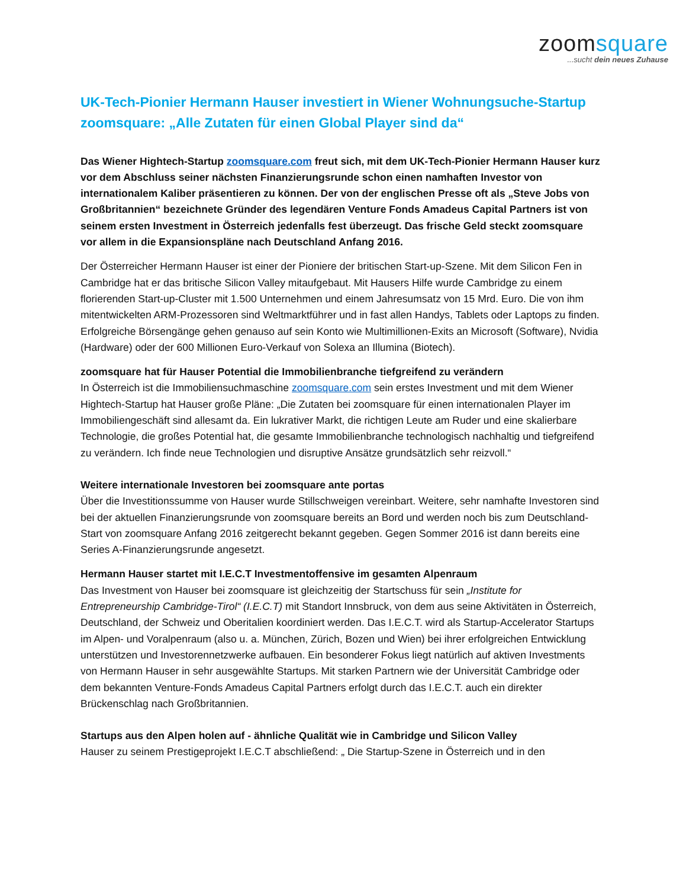zoomsquare
...sucht dein neues Zuhause
UK-Tech-Pionier Hermann Hauser investiert in Wiener Wohnungsuche-Startup zoomsquare: „Alle Zutaten für einen Global Player sind da“
Das Wiener Hightech-Startup zoomsquare.com freut sich, mit dem UK-Tech-Pionier Hermann Hauser kurz vor dem Abschluss seiner nächsten Finanzierungsrunde schon einen namhaften Investor von internationalem Kaliber präsentieren zu können. Der von der englischen Presse oft als „Steve Jobs von Großbritannien“ bezeichnete Gründer des legendären Venture Fonds Amadeus Capital Partners ist von seinem ersten Investment in Österreich jedenfalls fest überzeugt. Das frische Geld steckt zoomsquare vor allem in die Expansionspläne nach Deutschland Anfang 2016.
Der Österreicher Hermann Hauser ist einer der Pioniere der britischen Start-up-Szene. Mit dem Silicon Fen in Cambridge hat er das britische Silicon Valley mitaufgebaut. Mit Hausers Hilfe wurde Cambridge zu einem florierenden Start-up-Cluster mit 1.500 Unternehmen und einem Jahresumsatz von 15 Mrd. Euro. Die von ihm mitentwickelten ARM-Prozessoren sind Weltmarktführer und in fast allen Handys, Tablets oder Laptops zu finden. Erfolgreiche Börsengänge gehen genauso auf sein Konto wie Multimillionen-Exits an Microsoft (Software), Nvidia (Hardware) oder der 600 Millionen Euro-Verkauf von Solexa an Illumina (Biotech).
zoomsquare hat für Hauser Potential die Immobilienbranche tiefgreifend zu verändern
In Österreich ist die Immobiliensuchmaschine zoomsquare.com sein erstes Investment und mit dem Wiener Hightech-Startup hat Hauser große Pläne: „Die Zutaten bei zoomsquare für einen internationalen Player im Immobiliengeschäft sind allesamt da. Ein lukrativer Markt, die richtigen Leute am Ruder und eine skalierbare Technologie, die großes Potential hat, die gesamte Immobilienbranche technologisch nachhaltig und tiefgreifend zu verändern. Ich finde neue Technologien und disruptive Ansätze grundsätzlich sehr reizvoll.“
Weitere internationale Investoren bei zoomsquare ante portas
Über die Investitionssumme von Hauser wurde Stillschweigen vereinbart. Weitere, sehr namhafte Investoren sind bei der aktuellen Finanzierungsrunde von zoomsquare bereits an Bord und werden noch bis zum Deutschland-Start von zoomsquare Anfang 2016 zeitgerecht bekannt gegeben. Gegen Sommer 2016 ist dann bereits eine Series A-Finanzierungsrunde angesetzt.
Hermann Hauser startet mit I.E.C.T Investmentoffensive im gesamten Alpenraum
Das Investment von Hauser bei zoomsquare ist gleichzeitig der Startschuss für sein „Institute for Entrepreneurship Cambridge-Tirol“ (I.E.C.T) mit Standort Innsbruck, von dem aus seine Aktivitäten in Österreich, Deutschland, der Schweiz und Oberitalien koordiniert werden. Das I.E.C.T. wird als Startup-Accelerator Startups im Alpen- und Voralpenraum (also u. a. München, Zürich, Bozen und Wien) bei ihrer erfolgreichen Entwicklung unterstützen und Investorennetzwerke aufbauen. Ein besonderer Fokus liegt natürlich auf aktiven Investments von Hermann Hauser in sehr ausgewählte Startups. Mit starken Partnern wie der Universität Cambridge oder dem bekannten Venture-Fonds Amadeus Capital Partners erfolgt durch das I.E.C.T. auch ein direkter Brückenschlag nach Großbritannien.
Startups aus den Alpen holen auf - ähnliche Qualität wie in Cambridge und Silicon Valley
Hauser zu seinem Prestigeprojekt I.E.C.T abschließend: „ Die Startup-Szene in Österreich und in den